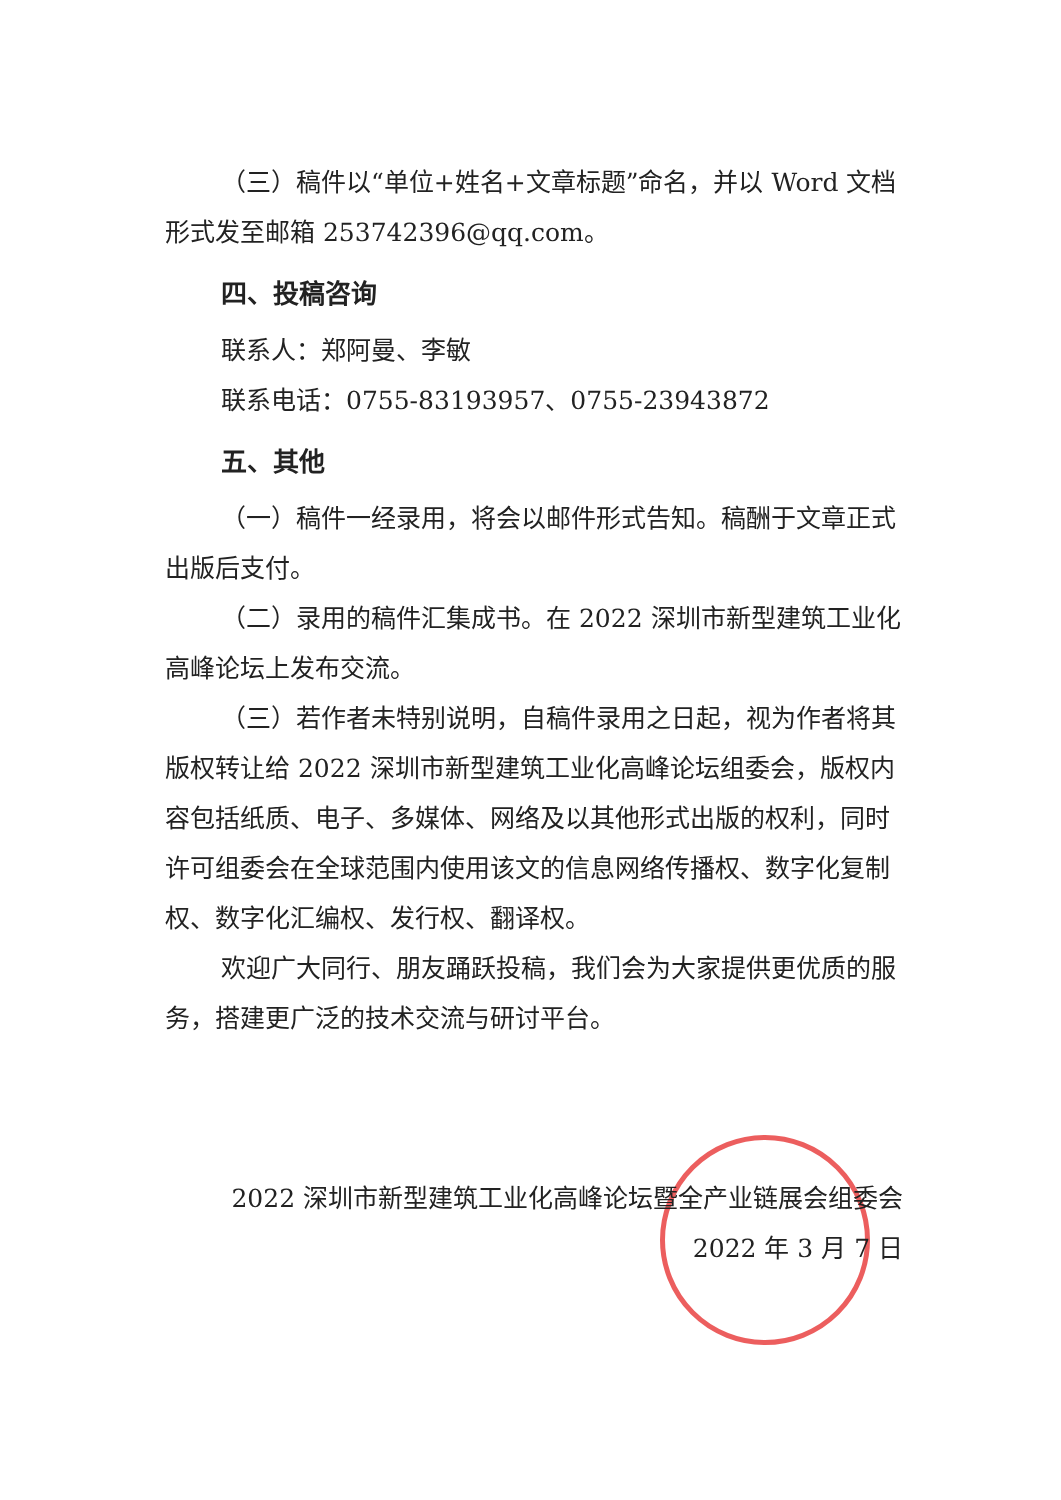（三）稿件以“单位+姓名+文章标题”命名，并以 Word 文档形式发至邮箱 253742396@qq.com。
四、投稿咨询
联系人：郑阿曼、李敏
联系电话：0755-83193957、0755-23943872
五、其他
（一）稿件一经录用，将会以邮件形式告知。稿酬于文章正式出版后支付。
（二）录用的稿件汇集成书。在 2022 深圳市新型建筑工业化高峰论坛上发布交流。
（三）若作者未特别说明，自稿件录用之日起，视为作者将其版权转让给 2022 深圳市新型建筑工业化高峰论坛组委会，版权内容包括纸质、电子、多媒体、网络及以其他形式出版的权利，同时许可组委会在全球范围内使用该文的信息网络传播权、数字化复制权、数字化汇编权、发行权、翻译权。
欢迎广大同行、朋友踊跃投稿，我们会为大家提供更优质的服务，搭建更广泛的技术交流与研讨平台。
2022 深圳市新型建筑工业化高峰论坛暨全产业链展会组委会
2022 年 3 月 7 日